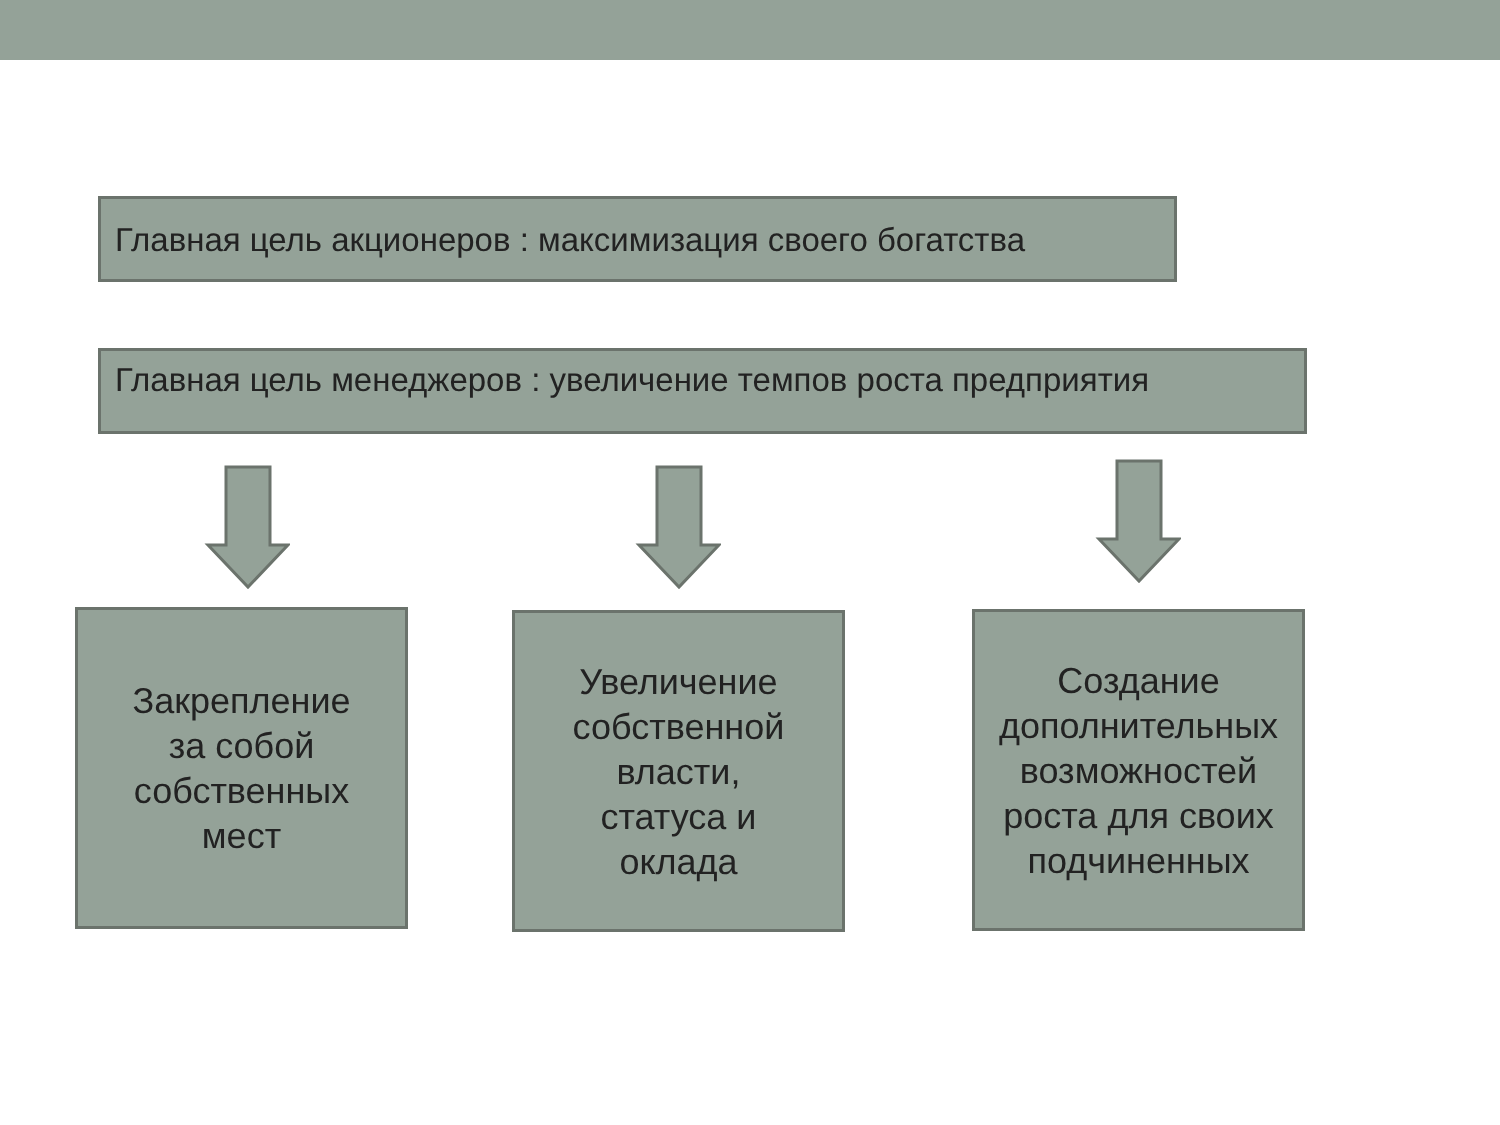Главная цель акционеров : максимизация своего богатства
Главная цель менеджеров : увеличение темпов роста предприятия
Закрепление
за собой
собственных
мест
Увеличение
собственной
власти,
статуса и
оклада
Создание
дополнительных
возможностей
роста для своих
подчиненных